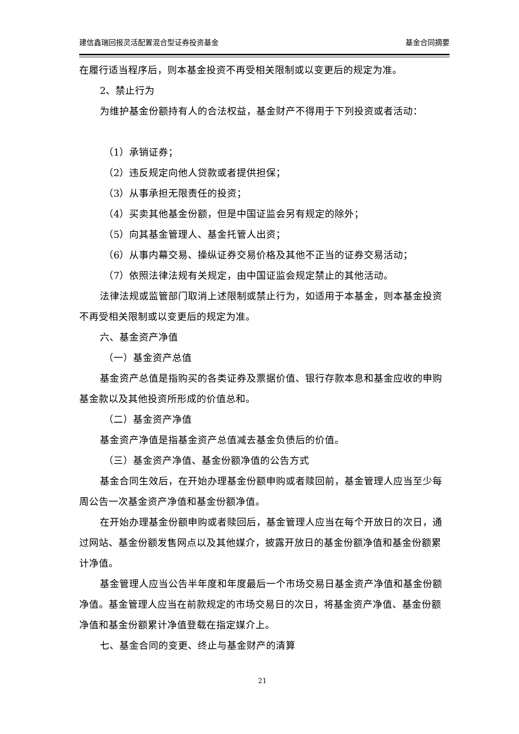建信鑫瑞回报灵活配置混合型证券投资基金 基金合同摘要
在履行适当程序后，则本基金投资不再受相关限制或以变更后的规定为准。
2、禁止行为
为维护基金份额持有人的合法权益，基金财产不得用于下列投资或者活动：
（1）承销证券；
（2）违反规定向他人贷款或者提供担保；
（3）从事承担无限责任的投资；
（4）买卖其他基金份额，但是中国证监会另有规定的除外；
（5）向其基金管理人、基金托管人出资；
（6）从事内幕交易、操纵证券交易价格及其他不正当的证券交易活动；
（7）依照法律法规有关规定，由中国证监会规定禁止的其他活动。
法律法规或监管部门取消上述限制或禁止行为，如适用于本基金，则本基金投资不再受相关限制或以变更后的规定为准。
六、基金资产净值
（一）基金资产总值
基金资产总值是指购买的各类证券及票据价值、银行存款本息和基金应收的申购基金款以及其他投资所形成的价值总和。
（二）基金资产净值
基金资产净值是指基金资产总值减去基金负债后的价值。
（三）基金资产净值、基金份额净值的公告方式
基金合同生效后，在开始办理基金份额申购或者赎回前，基金管理人应当至少每周公告一次基金资产净值和基金份额净值。
在开始办理基金份额申购或者赎回后，基金管理人应当在每个开放日的次日，通过网站、基金份额发售网点以及其他媒介，披露开放日的基金份额净值和基金份额累计净值。
基金管理人应当公告半年度和年度最后一个市场交易日基金资产净值和基金份额净值。基金管理人应当在前款规定的市场交易日的次日，将基金资产净值、基金份额净值和基金份额累计净值登载在指定媒介上。
七、基金合同的变更、终止与基金财产的清算
21